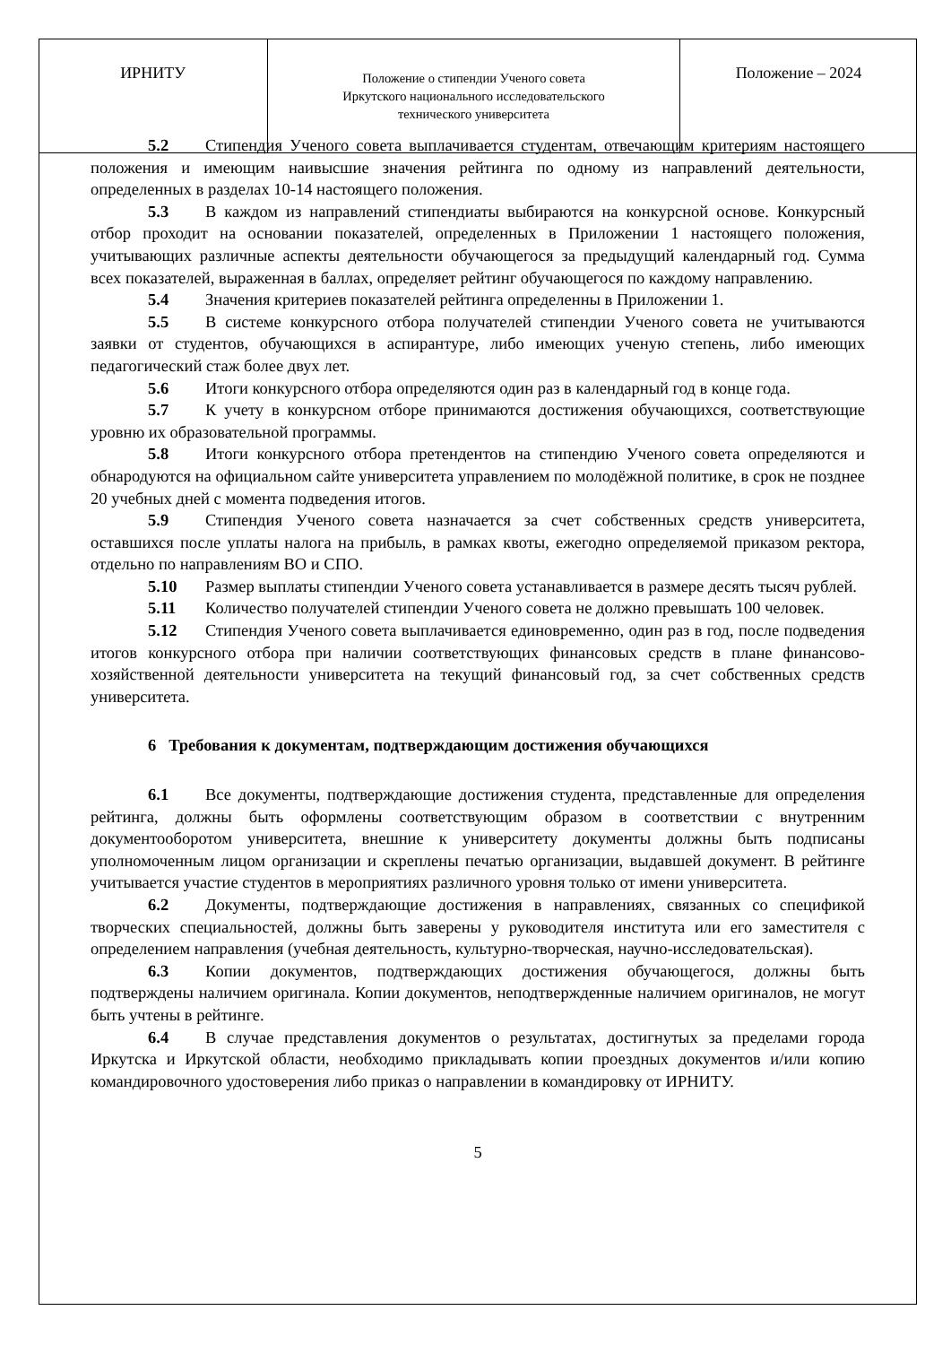| ИРНИТУ | Положение о стипендии Ученого совета Иркутского национального исследовательского технического университета | Положение – 2024 |
5.2 Стипендия Ученого совета выплачивается студентам, отвечающим критериям настоящего положения и имеющим наивысшие значения рейтинга по одному из направлений деятельности, определенных в разделах 10-14 настоящего положения.
5.3 В каждом из направлений стипендиаты выбираются на конкурсной основе. Конкурсный отбор проходит на основании показателей, определенных в Приложении 1 настоящего положения, учитывающих различные аспекты деятельности обучающегося за предыдущий календарный год. Сумма всех показателей, выраженная в баллах, определяет рейтинг обучающегося по каждому направлению.
5.4 Значения критериев показателей рейтинга определенны в Приложении 1.
5.5 В системе конкурсного отбора получателей стипендии Ученого совета не учитываются заявки от студентов, обучающихся в аспирантуре, либо имеющих ученую степень, либо имеющих педагогический стаж более двух лет.
5.6 Итоги конкурсного отбора определяются один раз в календарный год в конце года.
5.7 К учету в конкурсном отборе принимаются достижения обучающихся, соответствующие уровню их образовательной программы.
5.8 Итоги конкурсного отбора претендентов на стипендию Ученого совета определяются и обнародуются на официальном сайте университета управлением по молодёжной политике, в срок не позднее 20 учебных дней с момента подведения итогов.
5.9 Стипендия Ученого совета назначается за счет собственных средств университета, оставшихся после уплаты налога на прибыль, в рамках квоты, ежегодно определяемой приказом ректора, отдельно по направлениям ВО и СПО.
5.10 Размер выплаты стипендии Ученого совета устанавливается в размере десять тысяч рублей.
5.11 Количество получателей стипендии Ученого совета не должно превышать 100 человек.
5.12 Стипендия Ученого совета выплачивается единовременно, один раз в год, после подведения итогов конкурсного отбора при наличии соответствующих финансовых средств в плане финансово-хозяйственной деятельности университета на текущий финансовый год, за счет собственных средств университета.
6 Требования к документам, подтверждающим достижения обучающихся
6.1 Все документы, подтверждающие достижения студента, представленные для определения рейтинга, должны быть оформлены соответствующим образом в соответствии с внутренним документооборотом университета, внешние к университету документы должны быть подписаны уполномоченным лицом организации и скреплены печатью организации, выдавшей документ. В рейтинге учитывается участие студентов в мероприятиях различного уровня только от имени университета.
6.2 Документы, подтверждающие достижения в направлениях, связанных со спецификой творческих специальностей, должны быть заверены у руководителя института или его заместителя с определением направления (учебная деятельность, культурно-творческая, научно-исследовательская).
6.3 Копии документов, подтверждающих достижения обучающегося, должны быть подтверждены наличием оригинала. Копии документов, неподтвержденные наличием оригиналов, не могут быть учтены в рейтинге.
6.4 В случае представления документов о результатах, достигнутых за пределами города Иркутска и Иркутской области, необходимо прикладывать копии проездных документов и/или копию командировочного удостоверения либо приказ о направлении в командировку от ИРНИТУ.
5